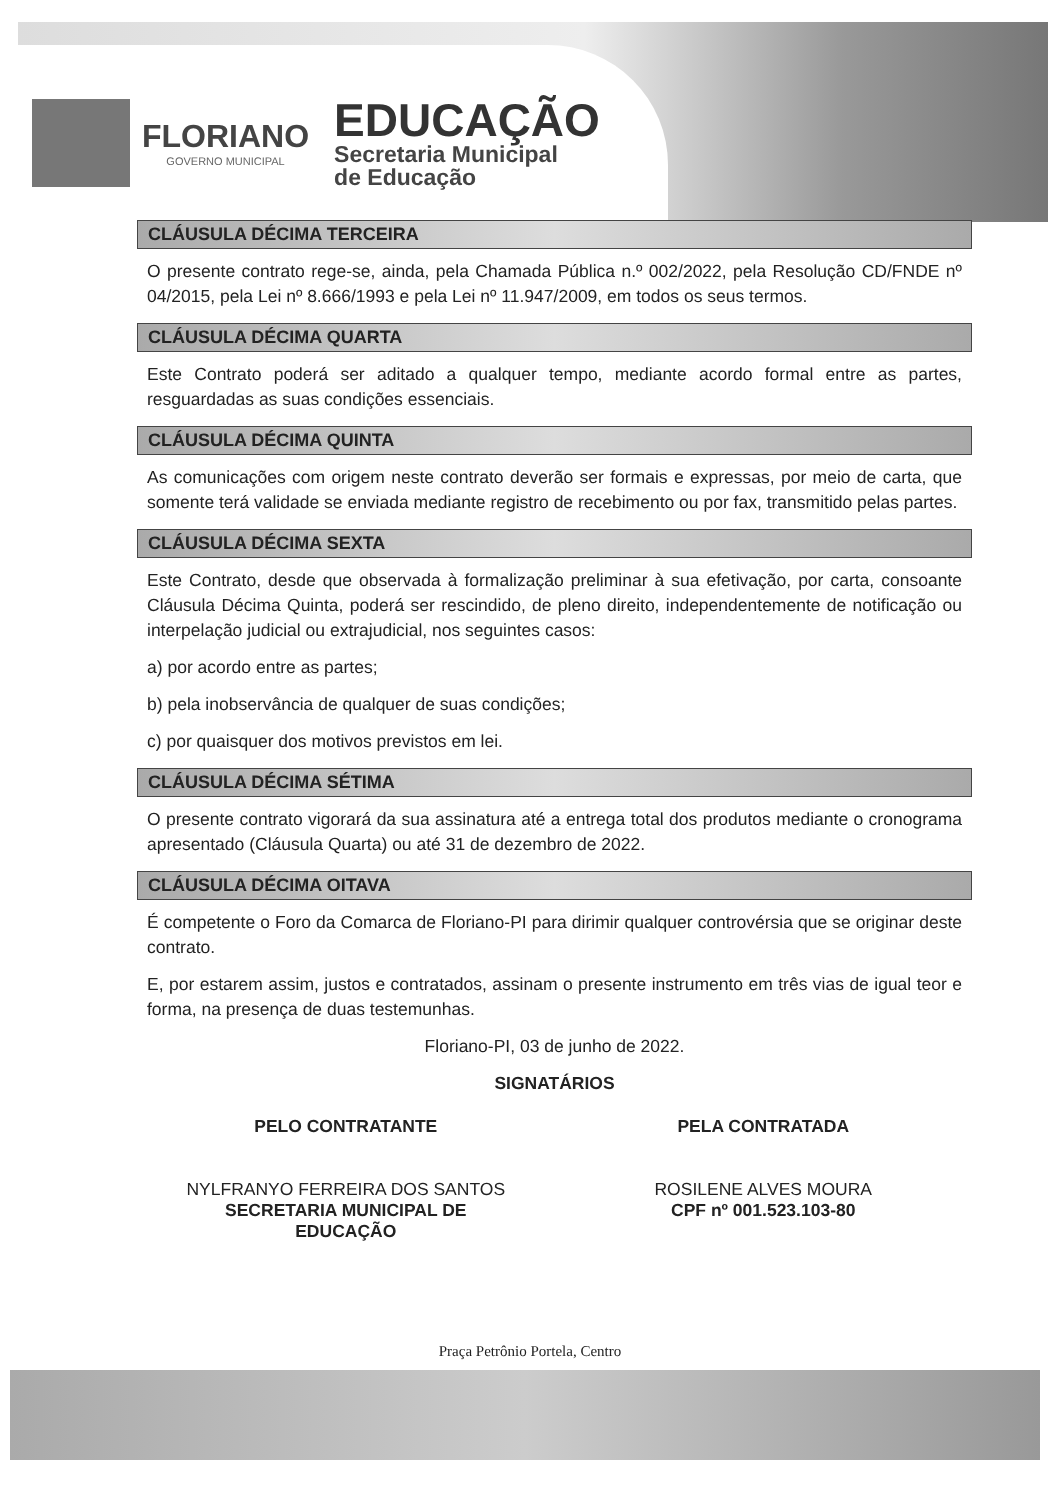FLORIANO
GOVERNO MUNICIPAL
EDUCAÇÃO
Secretaria Municipal
de Educação
CLÁUSULA DÉCIMA TERCEIRA
O presente contrato rege-se, ainda, pela Chamada Pública n.º 002/2022, pela Resolução CD/FNDE nº 04/2015, pela Lei nº 8.666/1993 e pela Lei nº 11.947/2009, em todos os seus termos.
CLÁUSULA DÉCIMA QUARTA
Este Contrato poderá ser aditado a qualquer tempo, mediante acordo formal entre as partes, resguardadas as suas condições essenciais.
CLÁUSULA DÉCIMA QUINTA
As comunicações com origem neste contrato deverão ser formais e expressas, por meio de carta, que somente terá validade se enviada mediante registro de recebimento ou por fax, transmitido pelas partes.
CLÁUSULA DÉCIMA SEXTA
Este Contrato, desde que observada à formalização preliminar à sua efetivação, por carta, consoante Cláusula Décima Quinta, poderá ser rescindido, de pleno direito, independentemente de notificação ou interpelação judicial ou extrajudicial, nos seguintes casos:
a) por acordo entre as partes;
b) pela inobservância de qualquer de suas condições;
c) por quaisquer dos motivos previstos em lei.
CLÁUSULA DÉCIMA SÉTIMA
O presente contrato vigorará da sua assinatura até a entrega total dos produtos mediante o cronograma apresentado (Cláusula Quarta) ou até 31 de dezembro de 2022.
CLÁUSULA DÉCIMA OITAVA
É competente o Foro da Comarca de Floriano-PI para dirimir qualquer controvérsia que se originar deste contrato.
E, por estarem assim, justos e contratados, assinam o presente instrumento em três vias de igual teor e forma, na presença de duas testemunhas.
Floriano-PI, 03 de junho de 2022.
SIGNATÁRIOS
PELO CONTRATANTE
NYLFRANYO FERREIRA DOS SANTOS
SECRETARIA MUNICIPAL DE
EDUCAÇÃO
PELA CONTRATADA
ROSILENE ALVES MOURA
CPF nº 001.523.103-80
Praça Petrônio Portela, Centro